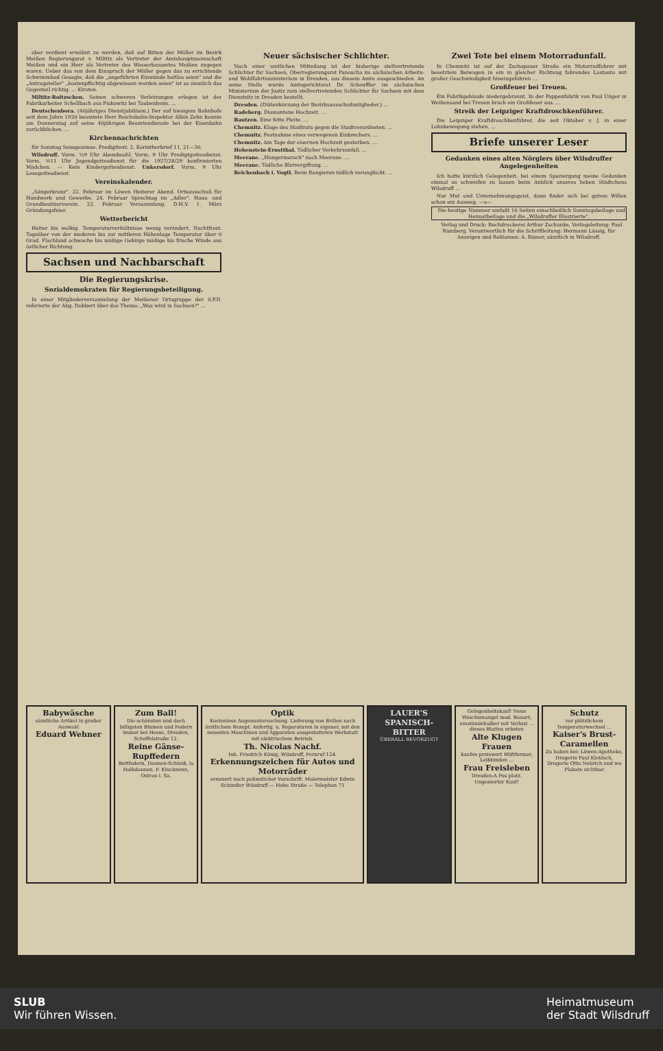aber verdient erwähnt zu werden, daß auf Bitten der Müller im Bezirk Meißen Regierungsrat v. Miltitz als Vertreter der Amtshauptmannschaft Meißen und ein Herr als Vertreter des Wasserbauamtes Meißen zugegen waren. Ueber das von dem Einspruch der Müller gegen das zu errichtende Schwimmbad Gesagte, daß die „angeführten Einwände haltlos seien" und die „Antragsteller" „kostenpflichtig abgewiesen worden seien" ist so ziemlich das Gegenteil richtig. ... Kirsten.
Miltitz-Roitzschen. Seinen schweren Verletzungen erlegen ist der Fabrikarbeiter Schellbach aus Piskowitz bei Taubenheim. ...
Deutschenbora. (40jähriges Dienstjubiläum.) Der auf hiesigem Bahnhofe seit dem Jahre 1920 beamtete Herr Reichsbahn-Inspektor Albin Zehn konnte am Donnerstag auf seine 40jährigen Beamtendienste bei der Eisenbahn zurückblicken. ...
Kirchennachrichten
für Sonntag Sexagesimae. Predigttext: 2. Korintherbrief 11, 21—30.
Wilsdruff. Vorm. ½9 Uhr Abendmahl. Vorm. 9 Uhr Predigtgottesdienst. Vorm. ½11 Uhr Jugendgottesdienst für die 1927/28/29 konfirmierten Mädchen. — Kein Kindergottesdienst. Unkersdorf. Vorm. 9 Uhr Lesegottesdienst.
Vereinskalender.
„Sängerkranz". 22. Februar im Löwen Heiterer Abend. Ortsausschuß für Handwerk und Gewerbe. 24. Februar Sprechtag im „Adler". Haus- und Grundbesitzerverein. 22. Februar Versammlung. D.H.V. 1. März Gründungsfeier.
Wetterbericht
Heiter bis wolkig. Temperaturverhältnisse wenig verändert, Nachtfrost. Tagsüber von der niederen bis zur mittleren Höhenlage Temperatur über 0 Grad. Flachland schwache bis mäßige Gebirge mäßige bis frische Winde aus östlicher Richtung.
Sachsen und Nachbarschaft
Die Regierungskrise.
Sozialdemokraten für Regierungsbeteiligung.
In einer Mitgliederversammlung der Meißener Ortsgruppe der S.P.D. referierte der Abg. Dobbert über das Thema: „Was wird in Sachsen?" ...
Neuer sächsischer Schlichter.
Nach einer amtlichen Mitteilung ist der bisherige stellvertretende Schlichter für Sachsen, Oberregierungsrat Panoscha im sächsischen Arbeits- und Wohlfahrtsministerium in Dresden, aus diesem Amte ausgeschieden. An seine Stelle wurde Amtsgerichtsrat Dr. Scheuffler im sächsischen Ministerium der Justiz zum stellvertretenden Schlichter für Sachsen mit dem Dienstsitz in Dresden bestellt.
Dresden. (Diätenkürzung der Bezirksausschußmitglieder.) ...
Radeberg. Diamantene Hochzeit. ...
Bautzen. Eine fette Pleite. ...
Chemnitz. Klage des Stadtrats gegen die Stadtverordneten. ...
Chemnitz. Festnahme eines verwegenen Einbrechers. ...
Chemnitz. Am Tage der eisernen Hochzeit gestorben. ...
Hohenstein-Ernstthal. Tödlicher Verkehrsunfall. ...
Meerane. „Hungermarsch" nach Meerane. ...
Meerane. Tödliche Blutvergiftung. ...
Reichenbach i. Vogtl. Beim Rangieren tödlich verunglückt. ...
Zwei Tote bei einem Motorradunfall.
In Chemnitz ist auf der Zschopauer Straße ein Motorradfahrer mit besetztem Beiwagen in ein in gleicher Richtung fahrendes Lastauto mit großer Geschwindigkeit hineingefahren ...
Großfeuer bei Treuen.
Ein Fabrikgebäude niedergebrannt. In der Pappenfabrik von Paul Unger in Weißensand bei Treuen brach ein Großfeuer aus. ...
Streik der Leipziger Kraftdroschkenführer.
Die Leipziger Kraftdroschkenführer, die seit Oktober v. J. in einer Lohnbewegung stehen, ...
Briefe unserer Leser
Gedanken eines alten Nörglers über Wilsdruffer Angelegenheiten
Ich hatte kürzlich Gelegenheit, bei einem Spaziergang meine Gedanken einmal so schweifen zu lassen beim Anblick unseres lieben Städtchens Wilsdruff ...
Nur Mut und Unternehmungsgeist, dann findet sich bei gutem Willen schon ein Ausweg. —s—
Die heutige Nummer umfaßt 10 Seiten einschließlich Sonntagsbeilage und Heimatbeilage und die „Wilsdruffer Illustrierte".
Verlag und Druck: Buchdruckerei Arthur Zschunke, Verlagsleitung: Paul Rumberg. Verantwortlich für die Schriftleitung: Hermann Lässig, für Anzeigen und Reklamen: A. Römer, sämtlich in Wilsdruff.
Babywäsche
sämtliche Artikel in großer Auswahl
Eduard Wehner
Zum Ball!
Die schönsten und doch billigsten Blumen und Federn immer bei Hesse, Dresden, Scheffelstraße 12.
Reine Gänse-Rupffedern
Bettfedern, Daunen-Schleiß, la Halbdaunen. F. Klucknenn, Ostrau i. Sa.
Optik
Kostenlose Augenuntersuchung. Lieferung von Brillen nach ärztlichem Rezept. Anfertig. u. Reparaturen in eigener, mit den neuesten Maschinen und Apparaten ausgestatteten Werkstatt mit elektrischem Betrieb.
Th. Nicolas Nachf.
Inh. Friedrich König, Wilsdruff, Fernruf 124.
Erkennungszeichen für Autos und Motorräder
erneuert nach polizeilicher Vorschrift. Malermeister Edwin Schindler Wilsdruff — Hohe Straße — Telephon 71
LAUER'S SPANISCH-BITTER
ÜBERALL BEVORZUGT
Gelegenheitskauf! Neue Wäschemangel mod. Bauart, umständehalber mit Verlust ... dieses Blattes erbeten
Alte Klugen Frauen
kaufen preiswert Hüftformer, Leibbinden ...
Frau Freisleben
Dresden-A Pos platz. Ungenierter Kauf!
Schutz
vor plötzlichem Temperaturwechsel ...
Kaiser's Brust-Caramellen
Zu haben bei: Löwen-Apotheke, Drogerie Paul Kletzsch, Drogerie Otto Nebrich und wo Plakate sichtbar
SLUB
Wir führen Wissen.
Heimatmuseum
der Stadt Wilsdruff